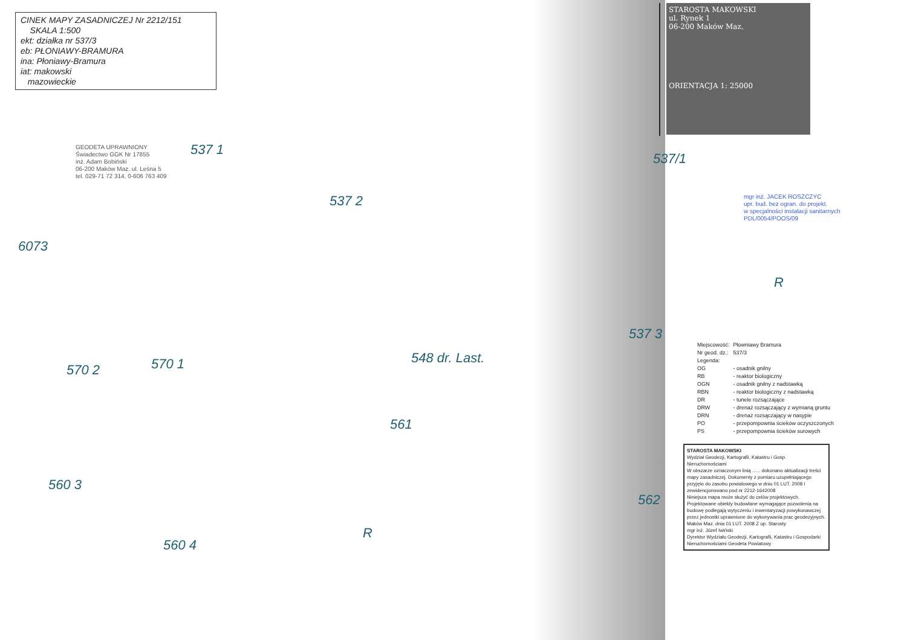CINEK MAPY ZASADNICZEJ Nr 2212/151
SKALA 1:500
ekt: działka nr 537/3
eb: PŁONIAWY-BRAMURA
ina: Płoniawy-Bramura
iat: makowski
mazowieckie
STAROSTA MAKOWSKI
ul. Rynek 1
06-200 Maków Maz.
ORIENTACJA 1: 25000
GEODETA UPRAWNIONY
Świadectwo GGK Nr 17855
inż. Adam Bobiński
06-200 Maków Maz. ul. Leśna 5
tel. 029-71 72 314, 0-606 763 409
mgr inż. JACEK ROSZCZYC
upr. bud. bez ogran. do projekt.
w specjalności instalacji sanitarnych
PDL/0054/POOS/09
537 1
537 2
537/1
6073
570 2 570 1 548 dr. Last.
561
537 3
560 3
560 4
562
R
R
| Miejscowość: | Płowniawy Bramura |
| Nr geod. dz.: | 537/3 |
| Legenda: | |
| OG | - osadnik gnilny |
| RB | - reaktor biologiczny |
| OGN | - osadnik gnilny z nadstawką |
| RBN | - reaktor biologiczny z nadstawką |
| DR | - tunele rozsączające |
| DRW | - drenaż rozsączający z wymianą gruntu |
| DRN | - drenaż rozsączający w nasypie |
| PO | - przepompownia ścieków oczyszczonych |
| PS | - przepompownia ścieków surowych |
STAROSTA MAKOWSKI
Wydział Geodezji, Kartografii, Katastru i Gosp. Nieruchomościami
W obszarze oznaczonym linią ...... dokonano aktualizacji treści mapy zasadniczej. Dokumenty z pomiaru uzupełniającego przyjęto do zasobu powiatowego w dniu 01 LUT. 2008 i zewidencjonowano pod nr 2212-1642008
Niniejsza mapa może służyć do celów projektowych. Projektowane obiekty budowlane wymagające pozwolenia na budowę podlegają wytyczeniu i inwentaryzacji powykonawczej przez jednostki uprawnione do wykonywania prac geodezyjnych.
Maków Maz. dnia 01 LUT. 2008 Z up. Starosty
mgr inż. Józef Iwiński
Dyrektor Wydziału Geodezji, Kartografii, Katastru i Gospodarki Nieruchomościami Geodeta Powiatowy